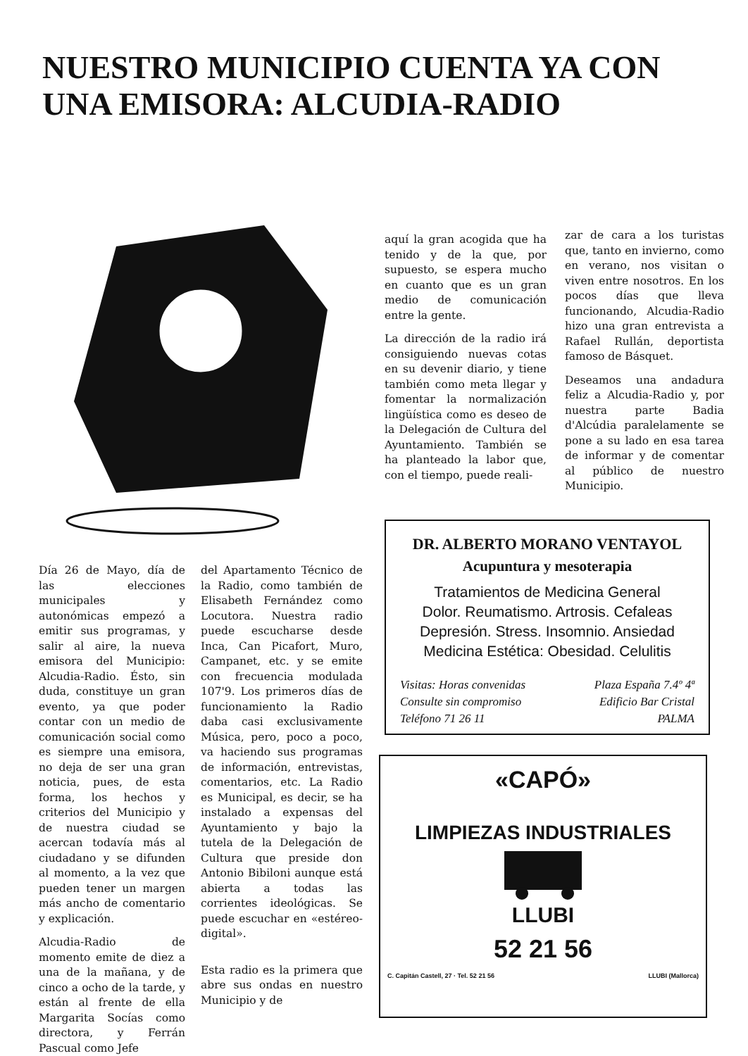NUESTRO MUNICIPIO CUENTA YA CON UNA EMISORA: ALCUDIA-RADIO
aquí la gran acogida que ha tenido y de la que, por supuesto, se espera mucho en cuanto que es un gran medio de comunicación entre la gente.
La dirección de la radio irá consiguiendo nuevas cotas en su devenir diario, y tiene también como meta llegar y fomentar la normalización lingüística como es deseo de la Delegación de Cultura del Ayuntamiento. También se ha planteado la labor que, con el tiempo, puede reali-
zar de cara a los turistas que, tanto en invierno, como en verano, nos visitan o viven entre nosotros. En los pocos días que lleva funcionando, Alcudia-Radio hizo una gran entrevista a Rafael Rullán, deportista famoso de Básquet.
Deseamos una andadura feliz a Alcudia-Radio y, por nuestra parte Badia d'Alcúdia paralelamente se pone a su lado en esa tarea de informar y de comentar al público de nuestro Municipio.
Día 26 de Mayo, día de las elecciones municipales y autonómicas empezó a emitir sus programas, y salir al aire, la nueva emisora del Municipio: Alcudia-Radio. Ésto, sin duda, constituye un gran evento, ya que poder contar con un medio de comunicación social como es siempre una emisora, no deja de ser una gran noticia, pues, de esta forma, los hechos y criterios del Municipio y de nuestra ciudad se acercan todavía más al ciudadano y se difunden al momento, a la vez que pueden tener un margen más ancho de comentario y explicación.
Alcudia-Radio de momento emite de diez a una de la mañana, y de cinco a ocho de la tarde, y están al frente de ella Margarita Socías como directora, y Ferrán Pascual como Jefe
del Apartamento Técnico de la Radio, como también de Elisabeth Fernández como Locutora. Nuestra radio puede escucharse desde Inca, Can Picafort, Muro, Campanet, etc. y se emite con frecuencia modulada 107'9. Los primeros días de funcionamiento la Radio daba casi exclusivamente Música, pero, poco a poco, va haciendo sus programas de información, entrevistas, comentarios, etc. La Radio es Municipal, es decir, se ha instalado a expensas del Ayuntamiento y bajo la tutela de la Delegación de Cultura que preside don Antonio Bibiloni aunque está abierta a todas las corrientes ideológicas. Se puede escuchar en «estéreo-digital».
Esta radio es la primera que abre sus ondas en nuestro Municipio y de
DR. ALBERTO MORANO VENTAYOL
Acupuntura y mesoterapia
Tratamientos de Medicina General
Dolor. Reumatismo. Artrosis. Cefaleas
Depresión. Stress. Insomnio. Ansiedad
Medicina Estética: Obesidad. Celulitis
Visitas: Horas convenidas
Consulte sin compromiso
Teléfono 71 26 11
Plaza España 7.4º 4ª
Edificio Bar Cristal
PALMA
«CAPÓ»
LIMPIEZAS INDUSTRIALES
LLUBI
52 21 56
C. Capitán Castell, 27 · Tel. 52 21 56 LLUBI (Mallorca)